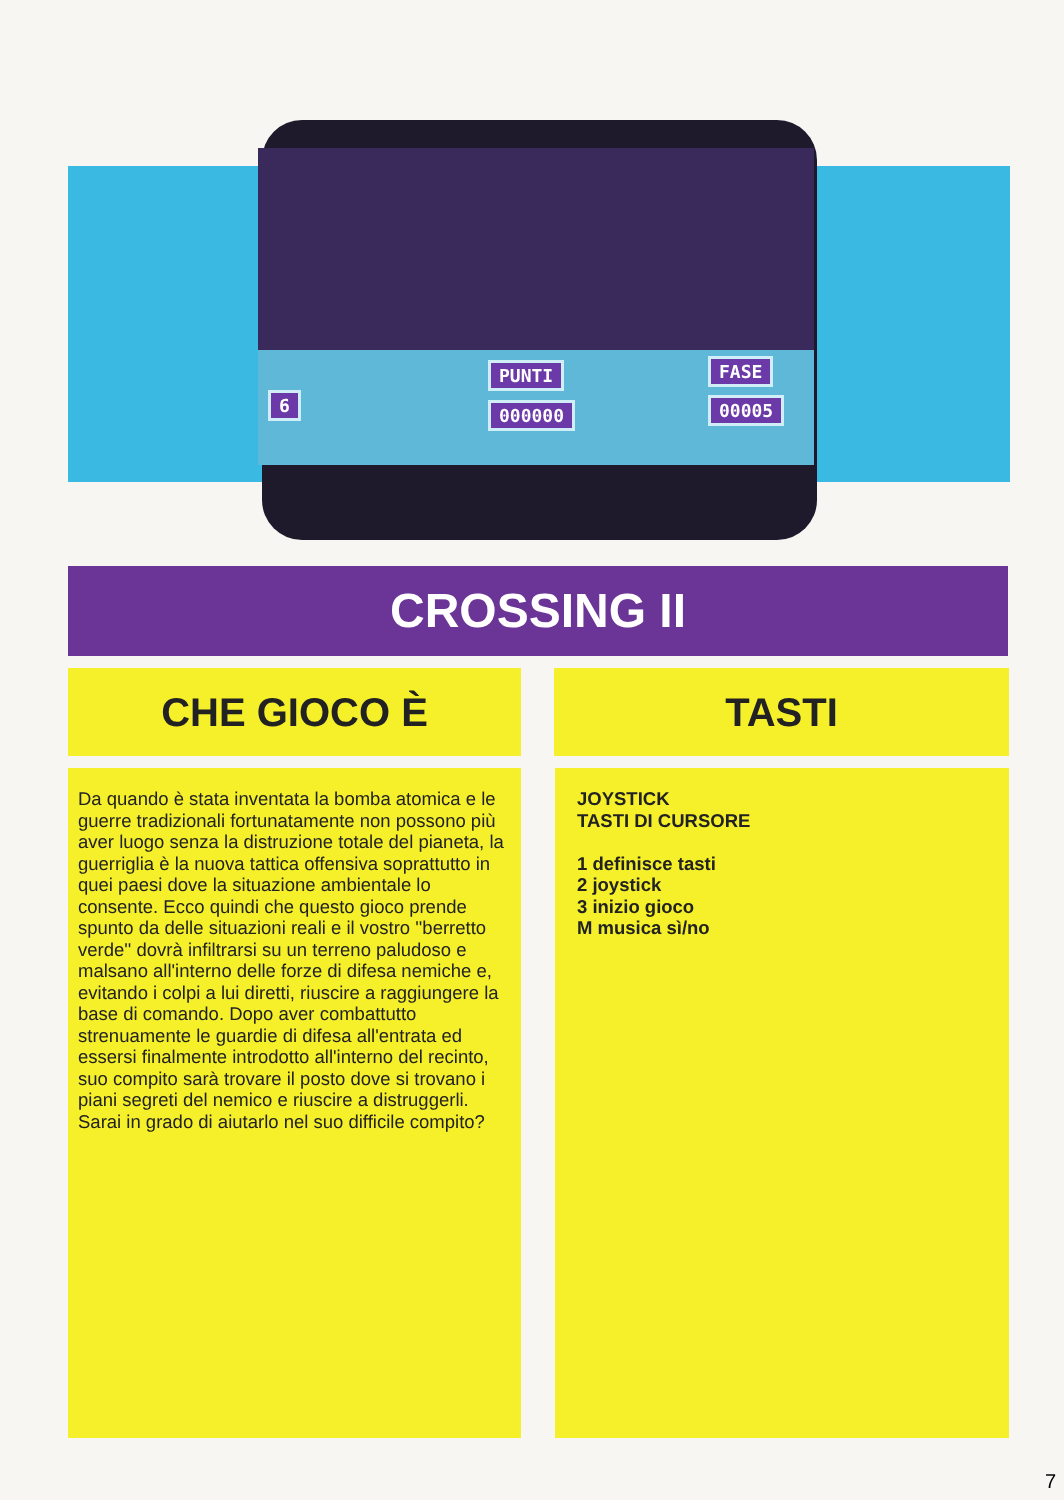6
PUNTI
000000
FASE
00005
CROSSING II
CHE GIOCO È TASTI
Da quando è stata inventata la bomba atomica e le guerre tradizionali fortunatamente non possono più aver luogo senza la distruzione totale del pianeta, la guerriglia è la nuova tattica offensiva soprattutto in quei paesi dove la situazione ambientale lo consente. Ecco quindi che questo gioco prende spunto da delle situazioni reali e il vostro ''berretto verde'' dovrà infiltrarsi su un terreno paludoso e malsano all'interno delle forze di difesa nemiche e, evitando i colpi a lui diretti, riuscire a raggiungere la base di comando. Dopo aver combattutto strenuamente le guardie di difesa all'entrata ed essersi finalmente introdotto all'interno del recinto, suo compito sarà trovare il posto dove si trovano i piani segreti del nemico e riuscire a distruggerli. Sarai in grado di aiutarlo nel suo difficile compito?
JOYSTICK
TASTI DI CURSORE
1 definisce tasti
2 joystick
3 inizio gioco
M musica sì/no
7